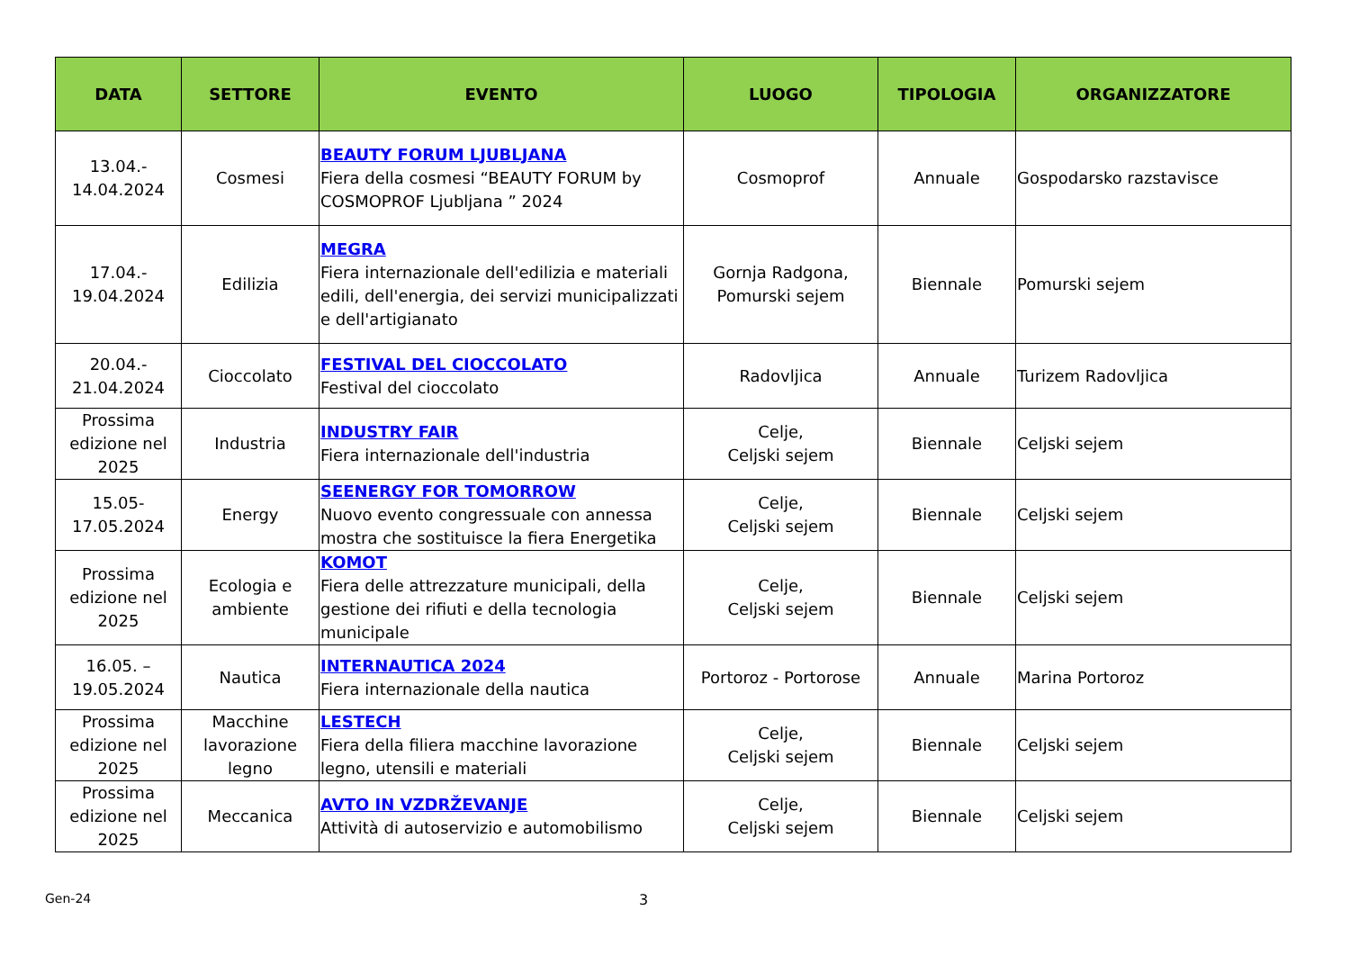| DATA | SETTORE | EVENTO | LUOGO | TIPOLOGIA | ORGANIZZATORE |
| --- | --- | --- | --- | --- | --- |
| 13.04.- 14.04.2024 | Cosmesi | BEAUTY FORUM LJUBLJANA Fiera della cosmesi “BEAUTY FORUM by COSMOPROF Ljubljana ” 2024 | Cosmoprof | Annuale | Gospodarsko razstavisce |
| 17.04.- 19.04.2024 | Edilizia | MEGRA Fiera internazionale dell'edilizia e materiali edili, dell'energia, dei servizi municipalizzati e dell'artigianato | Gornja Radgona, Pomurski sejem | Biennale | Pomurski sejem |
| 20.04.- 21.04.2024 | Cioccolato | FESTIVAL DEL CIOCCOLATO Festival del cioccolato | Radovljica | Annuale | Turizem Radovljica |
| Prossima edizione nel 2025 | Industria | INDUSTRY FAIR Fiera internazionale dell'industria | Celje, Celjski sejem | Biennale | Celjski sejem |
| 15.05- 17.05.2024 | Energy | SEENERGY FOR TOMORROW Nuovo evento congressuale con annessa mostra che sostituisce la fiera Energetika | Celje, Celjski sejem | Biennale | Celjski sejem |
| Prossima edizione nel 2025 | Ecologia e ambiente | KOMOT Fiera delle attrezzature municipali, della gestione dei rifiuti e della tecnologia municipale | Celje, Celjski sejem | Biennale | Celjski sejem |
| 16.05. – 19.05.2024 | Nautica | INTERNAUTICA 2024 Fiera internazionale della nautica | Portoroz - Portorose | Annuale | Marina Portoroz |
| Prossima edizione nel 2025 | Macchine lavorazione legno | LESTECH Fiera della filiera macchine lavorazione legno, utensili e materiali | Celje, Celjski sejem | Biennale | Celjski sejem |
| Prossima edizione nel 2025 | Meccanica | AVTO IN VZDRŽEVANJE Attività di autoservizio e automobilismo | Celje, Celjski sejem | Biennale | Celjski sejem |
Gen-24 3